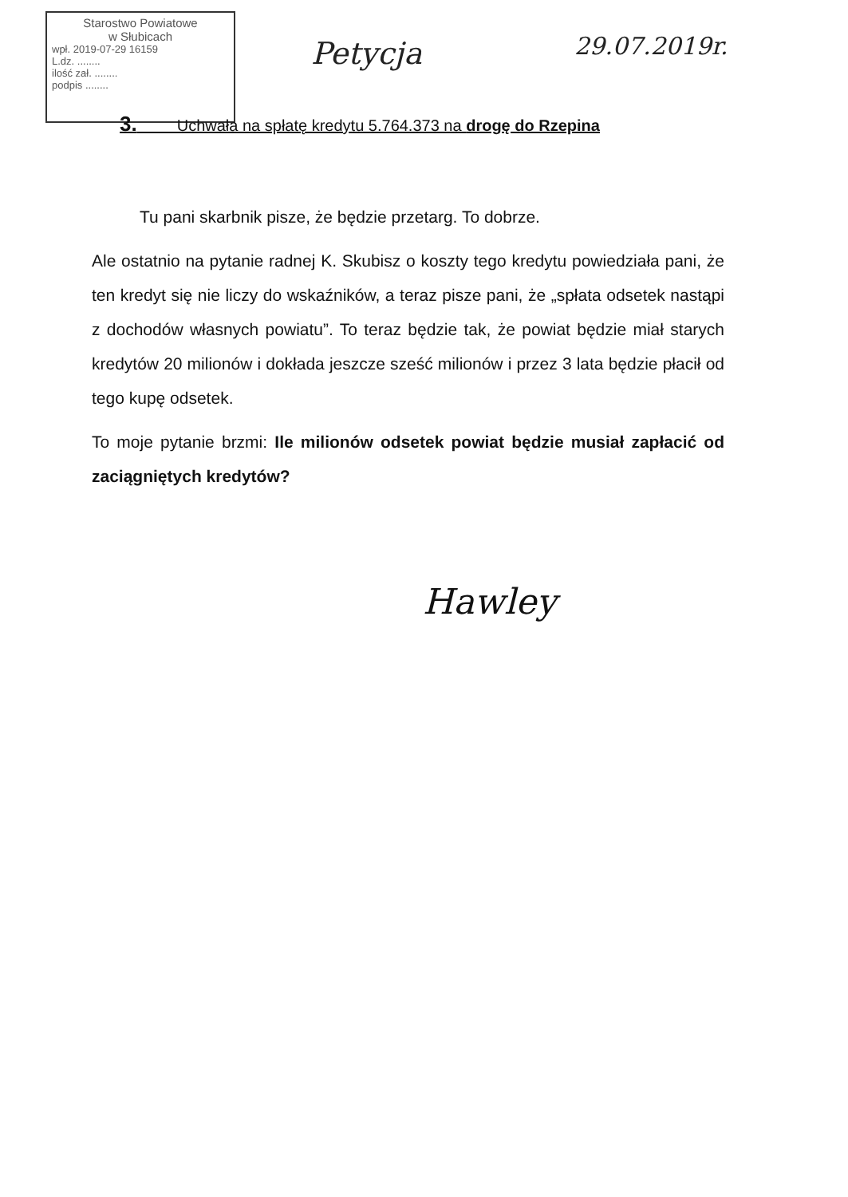Starostwo Powiatowe
w Słubicach
wpł. 2019-07-29 16159
L.dz. ........
ilość zał. ........
podpis ........
Petycja 29.07.2019r.
3. Uchwała na spłatę kredytu 5.764.373 na drogę do Rzepina
Tu pani skarbnik pisze, że będzie przetarg. To dobrze.
Ale ostatnio na pytanie radnej K. Skubisz o koszty tego kredytu powiedziała pani, że ten kredyt się nie liczy do wskaźników, a teraz pisze pani, że „spłata odsetek nastąpi z dochodów własnych powiatu”. To teraz będzie tak, że powiat będzie miał starych kredytów 20 milionów i dokłada jeszcze sześć milionów i przez 3 lata będzie płacił od tego kupę odsetek.
To moje pytanie brzmi: Ile milionów odsetek powiat będzie musiał zapłacić od zaciągniętych kredytów?
Hawley